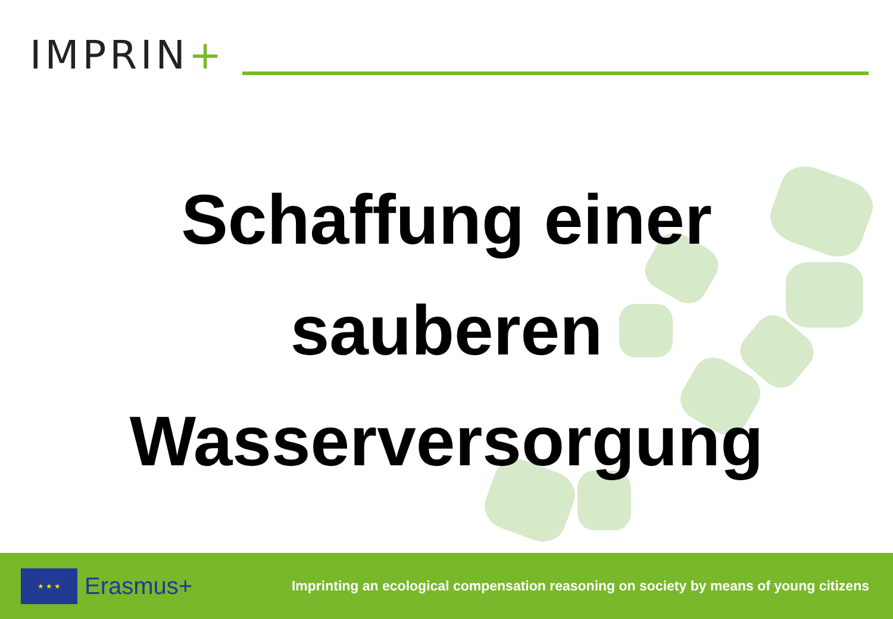IMPRIN+
Schaffung einer
sauberen
Wasserversorgung
★ ★ ★
Erasmus+
Imprinting an ecological compensation reasoning on society by means of young citizens